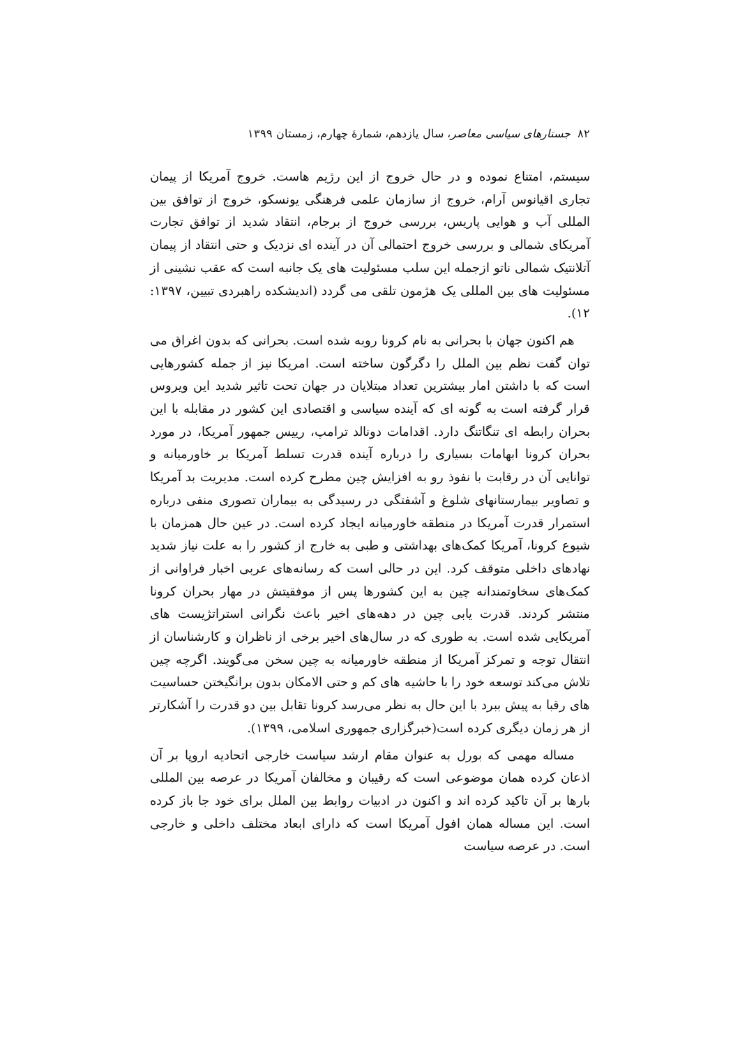۸۲ جستارهای سیاسی معاصر، سال یازدهم، شمارهٔ چهارم، زمستان ۱۳۹۹
سیستم، امتناع نموده و در حال خروج از این رژیم هاست. خروج آمریکا از پیمان تجاری اقیانوس آرام، خروج از سازمان علمی فرهنگی یونسکو، خروج از توافق بین المللی آب و هوایی پاریس، بررسی خروج از برجام، انتقاد شدید از توافق تجارت آمریکای شمالی و بررسی خروج احتمالی آن در آینده ای نزدیک و حتی انتقاد از پیمان آتلانتیک شمالی ناتو ازجمله این سلب مسئولیت های یک جانبه است که عقب نشینی از مسئولیت های بین المللی یک هژمون تلقی می گردد (اندیشکده راهبردی تبیین، ۱۳۹۷: ۱۲).
هم اکنون جهان با بحرانی به نام کرونا روبه شده است. بحرانی که بدون اغراق می توان گفت نظم بین الملل را دگرگون ساخته است. امریکا نیز از جمله کشورهایی است که با داشتن امار بیشترین تعداد مبتلایان در جهان تحت تاثیر شدید این ویروس قرار گرفته است به گونه ای که آینده سیاسی و اقتصادی این کشور در مقابله با این بحران رابطه ای تنگاتنگ دارد. اقدامات دونالد ترامپ، رییس جمهور آمریکا، در مورد بحران کرونا ابهامات بسیاری را درباره آینده قدرت تسلط آمریکا بر خاورمیانه و توانایی آن در رقابت با نفوذ رو به افزایش چین مطرح کرده است. مدیریت بد آمریکا و تصاویر بیمارستانهای شلوغ و آشفتگی در رسیدگی به بیماران تصوری منفی درباره استمرار قدرت آمریکا در منطقه خاورمیانه ایجاد کرده است. در عین حال همزمان با شیوع کرونا، آمریکا کمک‌های بهداشتی و طبی به خارج از کشور را به علت نیاز شدید نهادهای داخلی متوقف کرد. این در حالی است که رسانه‌های عربی اخبار فراوانی از کمک‌های سخاوتمندانه چین به این کشورها پس از موفقیتش در مهار بحران کرونا منتشر کردند. قدرت یابی چین در دهه‌های اخیر باعث نگرانی استراتژیست های آمریکایی شده است. به طوری که در سال‌های اخیر برخی از ناظران و کارشناسان از انتقال توجه و تمرکز آمریکا از منطقه خاورمیانه به چین سخن می‌گویند. اگرچه چین تلاش می‌کند توسعه خود را با حاشیه های کم و حتی الامکان بدون برانگیختن حساسیت های رقبا به پیش ببرد با این حال به نظر می‌رسد کرونا تقابل بین دو قدرت را آشکارتر از هر زمان دیگری کرده است(خبرگزاری جمهوری اسلامی، ۱۳۹۹).
مساله مهمی که بورل به عنوان مقام ارشد سیاست خارجی اتحادیه اروپا بر آن اذعان کرده همان موضوعی است که رقیبان و مخالفان آمریکا در عرصه بین المللی بارها بر آن تاکید کرده اند و اکنون در ادبیات روابط بین الملل برای خود جا باز کرده است. این مساله همان افول آمریکا است که دارای ابعاد مختلف داخلی و خارجی است. در عرصه سیاست